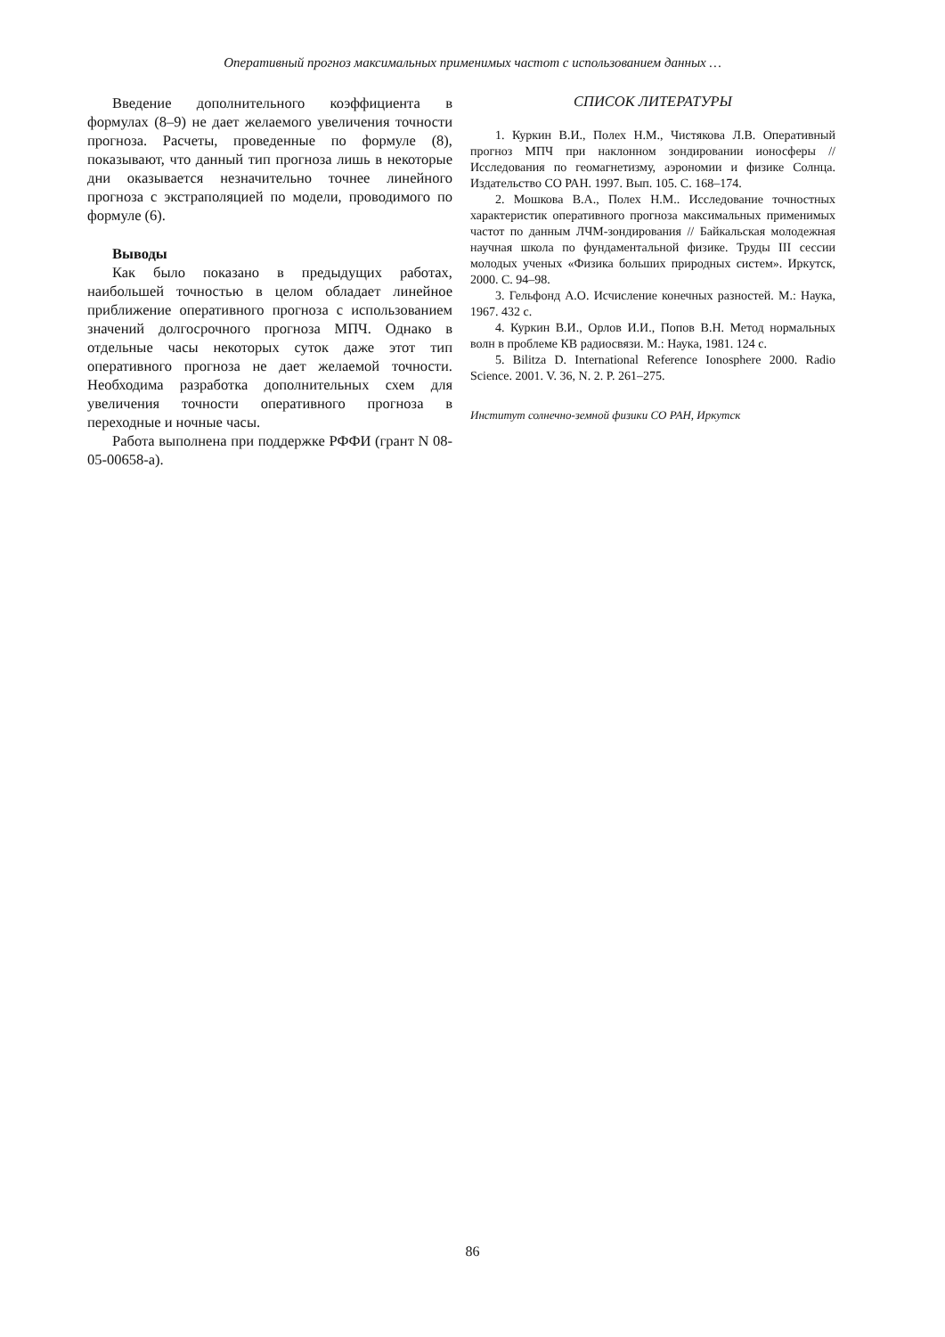Оперативный прогноз максимальных применимых частот с использованием данных …
Введение дополнительного коэффициента в формулах (8–9) не дает желаемого увеличения точности прогноза. Расчеты, проведенные по формуле (8), показывают, что данный тип прогноза лишь в некоторые дни оказывается незначительно точнее линейного прогноза с экстраполяцией по модели, проводимого по формуле (6).
Выводы
Как было показано в предыдущих работах, наибольшей точностью в целом обладает линейное приближение оперативного прогноза с использованием значений долгосрочного прогноза МПЧ. Однако в отдельные часы некоторых суток даже этот тип оперативного прогноза не дает желаемой точности. Необходима разработка дополнительных схем для увеличения точности оперативного прогноза в переходные и ночные часы.
Работа выполнена при поддержке РФФИ (грант N 08-05-00658-а).
СПИСОК ЛИТЕРАТУРЫ
1. Куркин В.И., Полех Н.М., Чистякова Л.В. Оперативный прогноз МПЧ при наклонном зондировании ионосферы // Исследования по геомагнетизму, аэрономии и физике Солнца. Издательство СО РАН. 1997. Вып. 105. С. 168–174.
2. Мошкова В.А., Полех Н.М.. Исследование точностных характеристик оперативного прогноза максимальных применимых частот по данным ЛЧМ-зондирования // Байкальская молодежная научная школа по фундаментальной физике. Труды III сессии молодых ученых «Физика больших природных систем». Иркутск, 2000. С. 94–98.
3. Гельфонд А.О. Исчисление конечных разностей. М.: Наука, 1967. 432 с.
4. Куркин В.И., Орлов И.И., Попов В.Н. Метод нормальных волн в проблеме КВ радиосвязи. М.: Наука, 1981. 124 с.
5. Bilitza D. International Reference Ionosphere 2000. Radio Science. 2001. V. 36, N. 2. P. 261–275.
Институт солнечно-земной физики СО РАН, Иркутск
86